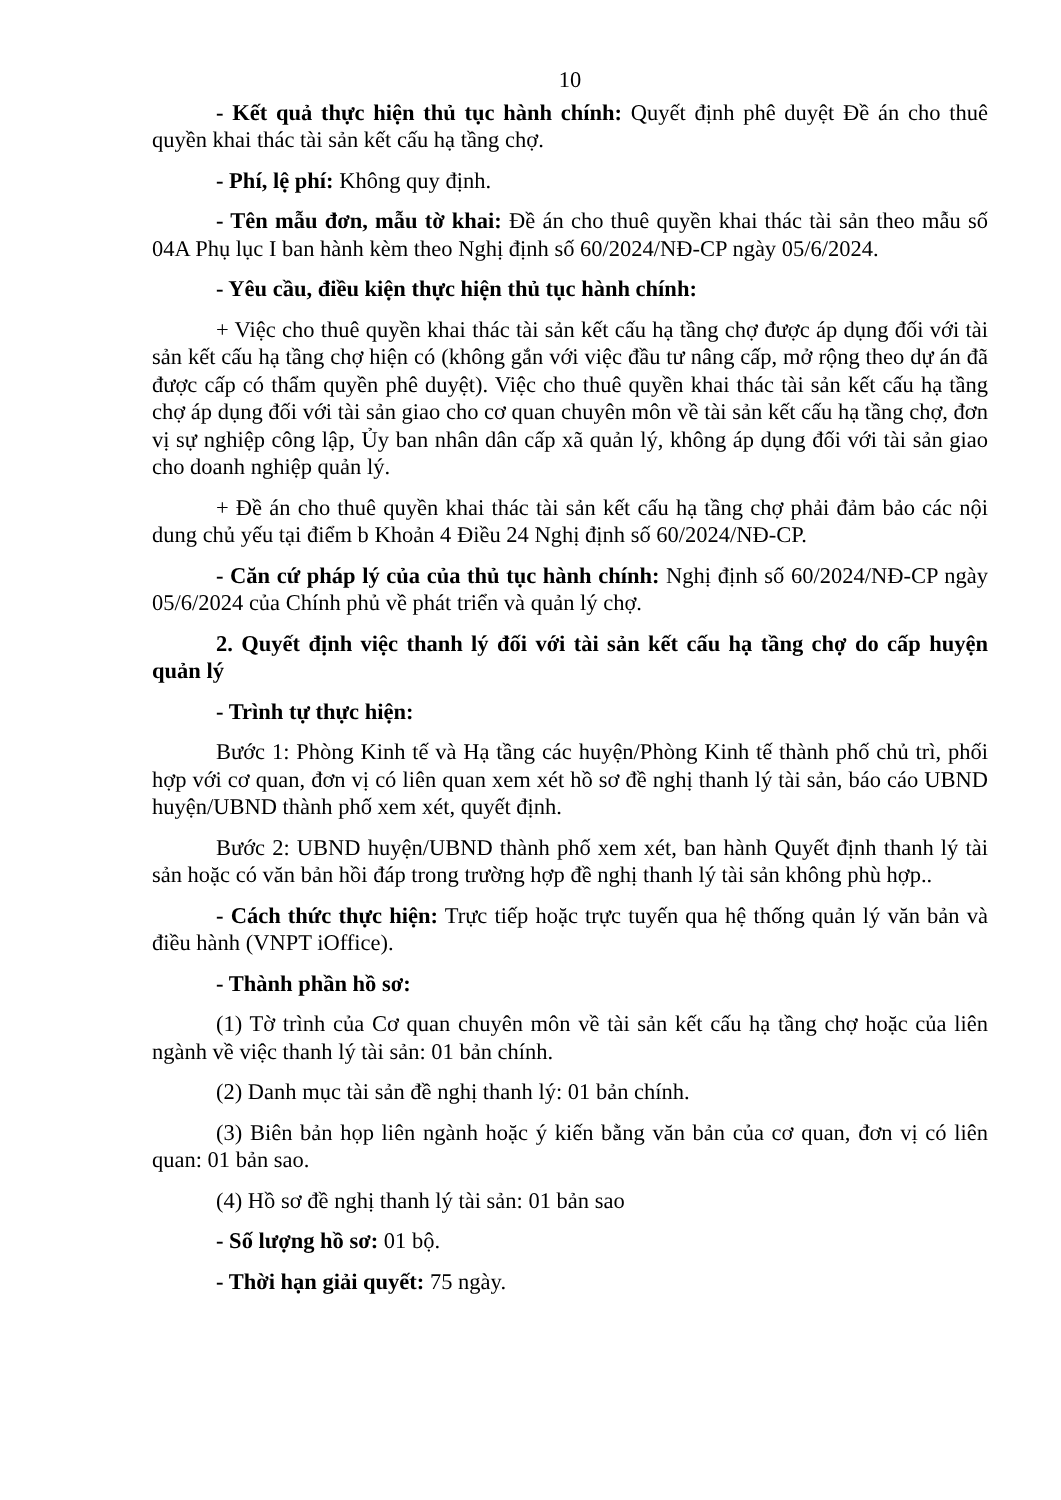10
- Kết quả thực hiện thủ tục hành chính: Quyết định phê duyệt Đề án cho thuê quyền khai thác tài sản kết cấu hạ tầng chợ.
- Phí, lệ phí: Không quy định.
- Tên mẫu đơn, mẫu tờ khai: Đề án cho thuê quyền khai thác tài sản theo mẫu số 04A Phụ lục I ban hành kèm theo Nghị định số 60/2024/NĐ-CP ngày 05/6/2024.
- Yêu cầu, điều kiện thực hiện thủ tục hành chính:
+ Việc cho thuê quyền khai thác tài sản kết cấu hạ tầng chợ được áp dụng đối với tài sản kết cấu hạ tầng chợ hiện có (không gắn với việc đầu tư nâng cấp, mở rộng theo dự án đã được cấp có thẩm quyền phê duyệt). Việc cho thuê quyền khai thác tài sản kết cấu hạ tầng chợ áp dụng đối với tài sản giao cho cơ quan chuyên môn về tài sản kết cấu hạ tầng chợ, đơn vị sự nghiệp công lập, Ủy ban nhân dân cấp xã quản lý, không áp dụng đối với tài sản giao cho doanh nghiệp quản lý.
+ Đề án cho thuê quyền khai thác tài sản kết cấu hạ tầng chợ phải đảm bảo các nội dung chủ yếu tại điểm b Khoản 4 Điều 24 Nghị định số 60/2024/NĐ-CP.
- Căn cứ pháp lý của của thủ tục hành chính: Nghị định số 60/2024/NĐ-CP ngày 05/6/2024 của Chính phủ về phát triển và quản lý chợ.
2. Quyết định việc thanh lý đối với tài sản kết cấu hạ tầng chợ do cấp huyện quản lý
- Trình tự thực hiện:
Bước 1: Phòng Kinh tế và Hạ tầng các huyện/Phòng Kinh tế thành phố chủ trì, phối hợp với cơ quan, đơn vị có liên quan xem xét hồ sơ đề nghị thanh lý tài sản, báo cáo UBND huyện/UBND thành phố xem xét, quyết định.
Bước 2: UBND huyện/UBND thành phố xem xét, ban hành Quyết định thanh lý tài sản hoặc có văn bản hồi đáp trong trường hợp đề nghị thanh lý tài sản không phù hợp..
- Cách thức thực hiện: Trực tiếp hoặc trực tuyến qua hệ thống quản lý văn bản và điều hành (VNPT iOffice).
- Thành phần hồ sơ:
(1) Tờ trình của Cơ quan chuyên môn về tài sản kết cấu hạ tầng chợ hoặc của liên ngành về việc thanh lý tài sản: 01 bản chính.
(2) Danh mục tài sản đề nghị thanh lý: 01 bản chính.
(3) Biên bản họp liên ngành hoặc ý kiến bằng văn bản của cơ quan, đơn vị có liên quan: 01 bản sao.
(4) Hồ sơ đề nghị thanh lý tài sản: 01 bản sao
- Số lượng hồ sơ: 01 bộ.
- Thời hạn giải quyết: 75 ngày.